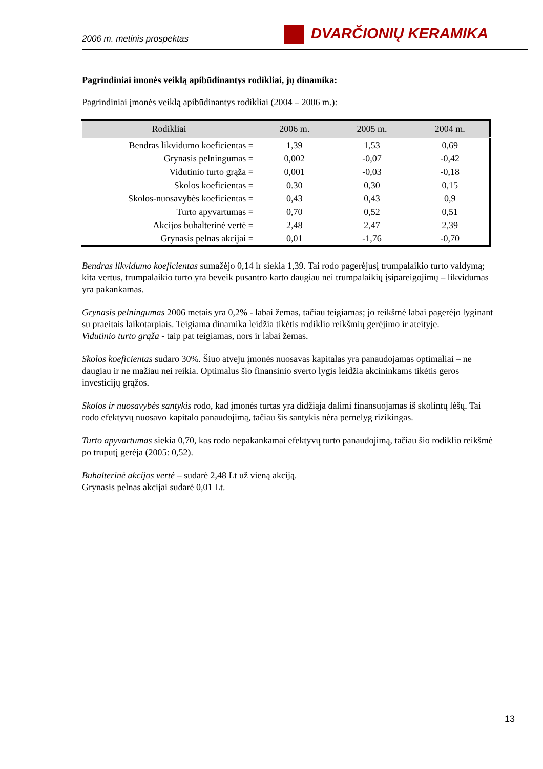2006 m. metinis prospektas DVARČIONIŲ KERAMIKA
Pagrindiniai imonės veiklą apibūdinantys rodikliai, jų dinamika:
Pagrindiniai įmonės veiklą apibūdinantys rodikliai (2004 – 2006 m.):
| Rodikliai | 2006 m. | 2005 m. | 2004 m. |
| --- | --- | --- | --- |
| Bendras likvidumo koeficientas = | 1,39 | 1,53 | 0,69 |
| Grynasis pelningumas = | 0,002 | -0,07 | -0,42 |
| Vidutinio turto grąža = | 0,001 | -0,03 | -0,18 |
| Skolos koeficientas = | 0.30 | 0,30 | 0,15 |
| Skolos-nuosavybės koeficientas = | 0,43 | 0,43 | 0,9 |
| Turto apyvartumas = | 0,70 | 0,52 | 0,51 |
| Akcijos buhalterinė vertė = | 2,48 | 2,47 | 2,39 |
| Grynasis pelnas akcijai = | 0,01 | -1,76 | -0,70 |
Bendras likvidumo koeficientas sumažėjo 0,14 ir siekia 1,39. Tai rodo pagerėjusį trumpalaikio turto valdymą; kita vertus, trumpalaikio turto yra beveik pusantro karto daugiau nei trumpalaikių įsipareigojimų – likvidumas yra pakankamas.
Grynasis pelningumas 2006 metais yra 0,2% - labai žemas, tačiau teigiamas; jo reikšmė labai pagerėjo lyginant su praeitais laikotarpiais. Teigiama dinamika leidžia tikėtis rodiklio reikšmių gerėjimo ir ateityje.
Vidutinio turto grąža - taip pat teigiamas, nors ir labai žemas.
Skolos koeficientas sudaro 30%. Šiuo atveju įmonės nuosavas kapitalas yra panaudojamas optimaliai – ne daugiau ir ne mažiau nei reikia. Optimalus šio finansinio sverto lygis leidžia akcininkams tikėtis geros investicijų grąžos.
Skolos ir nuosavybės santykis rodo, kad įmonės turtas yra didžiąja dalimi finansuojamas iš skolintų lėšų. Tai rodo efektyvų nuosavo kapitalo panaudojimą, tačiau šis santykis nėra pernelyg rizikingas.
Turto apyvartumas siekia 0,70, kas rodo nepakankamai efektyvų turto panaudojimą, tačiau šio rodiklio reikšmė po truputį gerėja (2005: 0,52).
Buhalterinė akcijos vertė – sudarė 2,48 Lt už vieną akciją.
Grynasis pelnas akcijai sudarė 0,01 Lt.
13